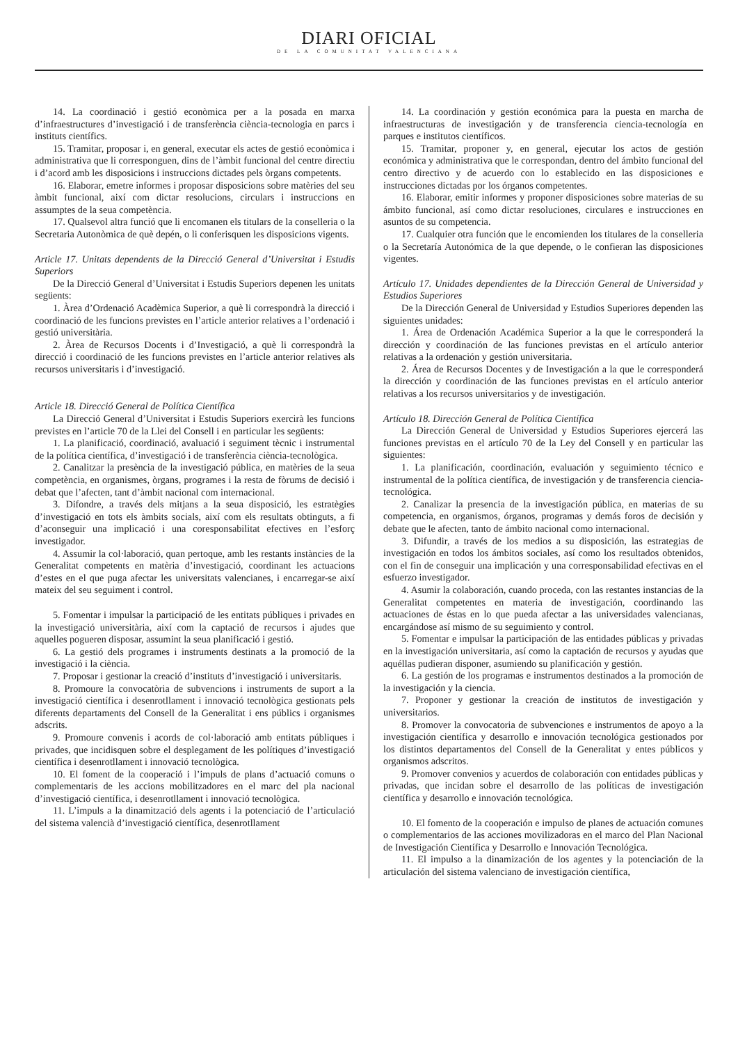DIARI OFICIAL
DE LA COMUNITAT VALENCIANA
14. La coordinació i gestió econòmica per a la posada en marxa d’infraestructures d’investigació i de transferència ciència-tecnologia en parcs i instituts científics.
15. Tramitar, proposar i, en general, executar els actes de gestió econòmica i administrativa que li corresponguen, dins de l’àmbit funcional del centre directiu i d’acord amb les disposicions i instruccions dictades pels òrgans competents.
16. Elaborar, emetre informes i proposar disposicions sobre matèries del seu àmbit funcional, així com dictar resolucions, circulars i instruccions en assumptes de la seua competència.
17. Qualsevol altra funció que li encomanen els titulars de la conselleria o la Secretaria Autonòmica de què depén, o li conferisquen les disposicions vigents.
Article 17. Unitats dependents de la Direcció General d’Universitat i Estudis Superiors
De la Direcció General d’Universitat i Estudis Superiors depenen les unitats següents:
1. Àrea d’Ordenació Acadèmica Superior, a què li correspondrà la direcció i coordinació de les funcions previstes en l’article anterior relatives a l’ordenació i gestió universitària.
2. Àrea de Recursos Docents i d’Investigació, a què li correspondrà la direcció i coordinació de les funcions previstes en l’article anterior relatives als recursos universitaris i d’investigació.
Article 18. Direcció General de Política Científica
La Direcció General d’Universitat i Estudis Superiors exercirà les funcions previstes en l’article 70 de la Llei del Consell i en particular les següents:
1. La planificació, coordinació, avaluació i seguiment tècnic i instrumental de la política científica, d’investigació i de transferència ciència-tecnològica.
2. Canalitzar la presència de la investigació pública, en matèries de la seua competència, en organismes, òrgans, programes i la resta de fòrums de decisió i debat que l’afecten, tant d’àmbit nacional com internacional.
3. Difondre, a través dels mitjans a la seua disposició, les estratègies d’investigació en tots els àmbits socials, així com els resultats obtinguts, a fi d’aconseguir una implicació i una coresponsabilitat efectives en l’esforç investigador.
4. Assumir la col·laboració, quan pertoque, amb les restants instàncies de la Generalitat competents en matèria d’investigació, coordinant les actuacions d’estes en el que puga afectar les universitats valencianes, i encarregar-se així mateix del seu seguiment i control.
5. Fomentar i impulsar la participació de les entitats públiques i privades en la investigació universitària, així com la captació de recursos i ajudes que aquelles pogueren disposar, assumint la seua planificació i gestió.
6. La gestió dels programes i instruments destinats a la promoció de la investigació i la ciència.
7. Proposar i gestionar la creació d’instituts d’investigació i universitaris.
8. Promoure la convocatòria de subvencions i instruments de suport a la investigació científica i desenrotllament i innovació tecnològica gestionats pels diferents departaments del Consell de la Generalitat i ens públics i organismes adscrits.
9. Promoure convenis i acords de col·laboració amb entitats públiques i privades, que incidisquen sobre el desplegament de les polítiques d’investigació científica i desenrotllament i innovació tecnològica.
10. El foment de la cooperació i l’impuls de plans d’actuació comuns o complementaris de les accions mobilitzadores en el marc del pla nacional d’investigació científica, i desenrotllament i innovació tecnològica.
11. L’impuls a la dinamització dels agents i la potenciació de l’articulació del sistema valencià d’investigació científica, desenrotllament
14. La coordinación y gestión económica para la puesta en marcha de infraestructuras de investigación y de transferencia ciencia-tecnología en parques e institutos científicos.
15. Tramitar, proponer y, en general, ejecutar los actos de gestión económica y administrativa que le correspondan, dentro del ámbito funcional del centro directivo y de acuerdo con lo establecido en las disposiciones e instrucciones dictadas por los órganos competentes.
16. Elaborar, emitir informes y proponer disposiciones sobre materias de su ámbito funcional, así como dictar resoluciones, circulares e instrucciones en asuntos de su competencia.
17. Cualquier otra función que le encomienden los titulares de la conselleria o la Secretaría Autonómica de la que depende, o le confieran las disposiciones vigentes.
Artículo 17. Unidades dependientes de la Dirección General de Universidad y Estudios Superiores
De la Dirección General de Universidad y Estudios Superiores dependen las siguientes unidades:
1. Área de Ordenación Académica Superior a la que le corresponderá la dirección y coordinación de las funciones previstas en el artículo anterior relativas a la ordenación y gestión universitaria.
2. Área de Recursos Docentes y de Investigación a la que le corresponderá la dirección y coordinación de las funciones previstas en el artículo anterior relativas a los recursos universitarios y de investigación.
Artículo 18. Dirección General de Política Científica
La Dirección General de Universidad y Estudios Superiores ejercerá las funciones previstas en el artículo 70 de la Ley del Consell y en particular las siguientes:
1. La planificación, coordinación, evaluación y seguimiento técnico e instrumental de la política científica, de investigación y de transferencia ciencia-tecnológica.
2. Canalizar la presencia de la investigación pública, en materias de su competencia, en organismos, órganos, programas y demás foros de decisión y debate que le afecten, tanto de ámbito nacional como internacional.
3. Difundir, a través de los medios a su disposición, las estrategias de investigación en todos los ámbitos sociales, así como los resultados obtenidos, con el fin de conseguir una implicación y una corresponsabilidad efectivas en el esfuerzo investigador.
4. Asumir la colaboración, cuando proceda, con las restantes instancias de la Generalitat competentes en materia de investigación, coordinando las actuaciones de éstas en lo que pueda afectar a las universidades valencianas, encargándose así mismo de su seguimiento y control.
5. Fomentar e impulsar la participación de las entidades públicas y privadas en la investigación universitaria, así como la captación de recursos y ayudas que aquéllas pudieran disponer, asumiendo su planificación y gestión.
6. La gestión de los programas e instrumentos destinados a la promoción de la investigación y la ciencia.
7. Proponer y gestionar la creación de institutos de investigación y universitarios.
8. Promover la convocatoria de subvenciones e instrumentos de apoyo a la investigación científica y desarrollo e innovación tecnológica gestionados por los distintos departamentos del Consell de la Generalitat y entes públicos y organismos adscritos.
9. Promover convenios y acuerdos de colaboración con entidades públicas y privadas, que incidan sobre el desarrollo de las políticas de investigación científica y desarrollo e innovación tecnológica.
10. El fomento de la cooperación e impulso de planes de actuación comunes o complementarios de las acciones movilizadoras en el marco del Plan Nacional de Investigación Científica y Desarrollo e Innovación Tecnológica.
11. El impulso a la dinamización de los agentes y la potenciación de la articulación del sistema valenciano de investigación científica,